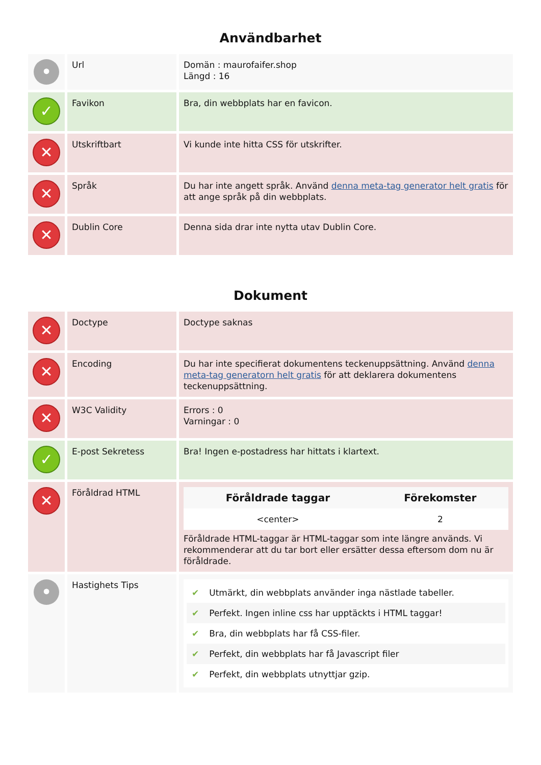Användbarhet
| • | Url | Domän : maurofaifer.shop Längd : 16 |
| ✓ | Favikon | Bra, din webbplats har en favicon. |
| ✕ | Utskriftbart | Vi kunde inte hitta CSS för utskrifter. |
| ✕ | Språk | Du har inte angett språk. Använd denna meta-tag generator helt gratis för att ange språk på din webbplats. |
| ✕ | Dublin Core | Denna sida drar inte nytta utav Dublin Core. |
Dokument
| ✕ | Doctype | Doctype saknas |
| ✕ | Encoding | Du har inte specifierat dokumentens teckenuppsättning. Använd denna meta-tag generatorn helt gratis för att deklarera dokumentens teckenuppsättning. |
| ✕ | W3C Validity | Errors : 0 Varningar : 0 |
| ✓ | E-post Sekretess | Bra! Ingen e-postadress har hittats i klartext. |
| ✕ | Föråldrad HTML | / Föråldrade taggar / Förekomster / / --- / --- / / <center> / 2 / Föråldrade HTML-taggar är HTML-taggar som inte längre används. Vi rekommenderar att du tar bort eller ersätter dessa eftersom dom nu är föråldrade. |
| • | Hastighets Tips | ✔ Utmärkt, din webbplats använder inga nästlade tabeller. ✔ Perfekt. Ingen inline css har upptäckts i HTML taggar! ✔ Bra, din webbplats har få CSS-filer. ✔ Perfekt, din webbplats har få Javascript filer ✔ Perfekt, din webbplats utnyttjar gzip. |